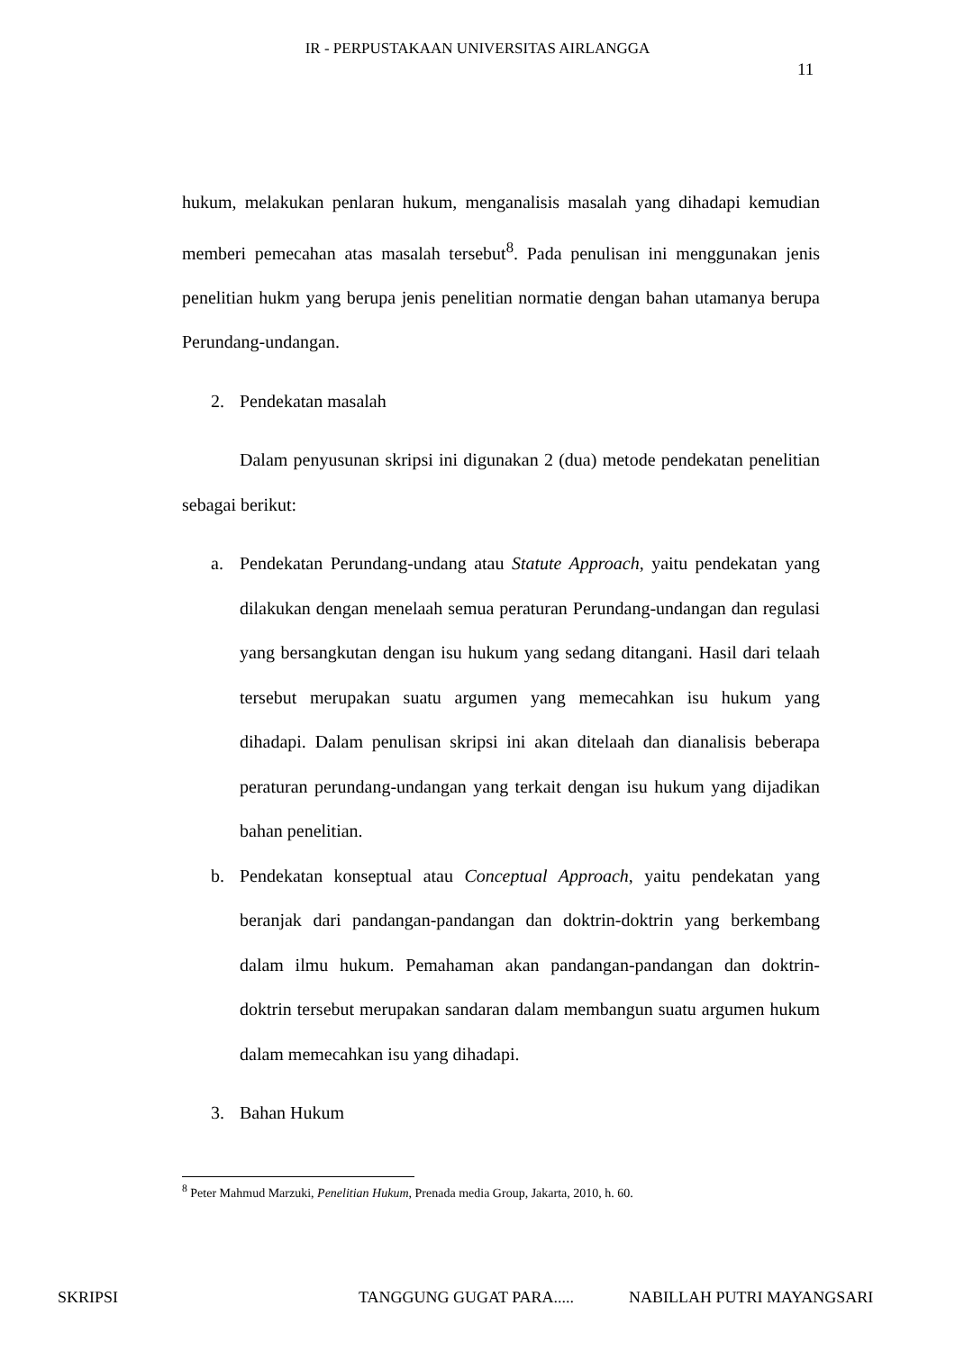IR - PERPUSTAKAAN UNIVERSITAS AIRLANGGA
11
hukum, melakukan penlaran hukum, menganalisis masalah yang dihadapi kemudian memberi pemecahan atas masalah tersebut<sup>8</sup>. Pada penulisan ini menggunakan jenis penelitian hukm yang berupa jenis penelitian normatie dengan bahan utamanya berupa Perundang-undangan.
2. Pendekatan masalah
Dalam penyusunan skripsi ini digunakan 2 (dua) metode pendekatan penelitian sebagai berikut:
a. Pendekatan Perundang-undang atau Statute Approach, yaitu pendekatan yang dilakukan dengan menelaah semua peraturan Perundang-undangan dan regulasi yang bersangkutan dengan isu hukum yang sedang ditangani. Hasil dari telaah tersebut merupakan suatu argumen yang memecahkan isu hukum yang dihadapi. Dalam penulisan skripsi ini akan ditelaah dan dianalisis beberapa peraturan perundang-undangan yang terkait dengan isu hukum yang dijadikan bahan penelitian.
b. Pendekatan konseptual atau Conceptual Approach, yaitu pendekatan yang beranjak dari pandangan-pandangan dan doktrin-doktrin yang berkembang dalam ilmu hukum. Pemahaman akan pandangan-pandangan dan doktrin-doktrin tersebut merupakan sandaran dalam membangun suatu argumen hukum dalam memecahkan isu yang dihadapi.
3. Bahan Hukum
<sup>8</sup> Peter Mahmud Marzuki, Penelitian Hukum, Prenada media Group, Jakarta, 2010, h. 60.
SKRIPSI TANGGUNG GUGAT PARA..... NABILLAH PUTRI MAYANGSARI